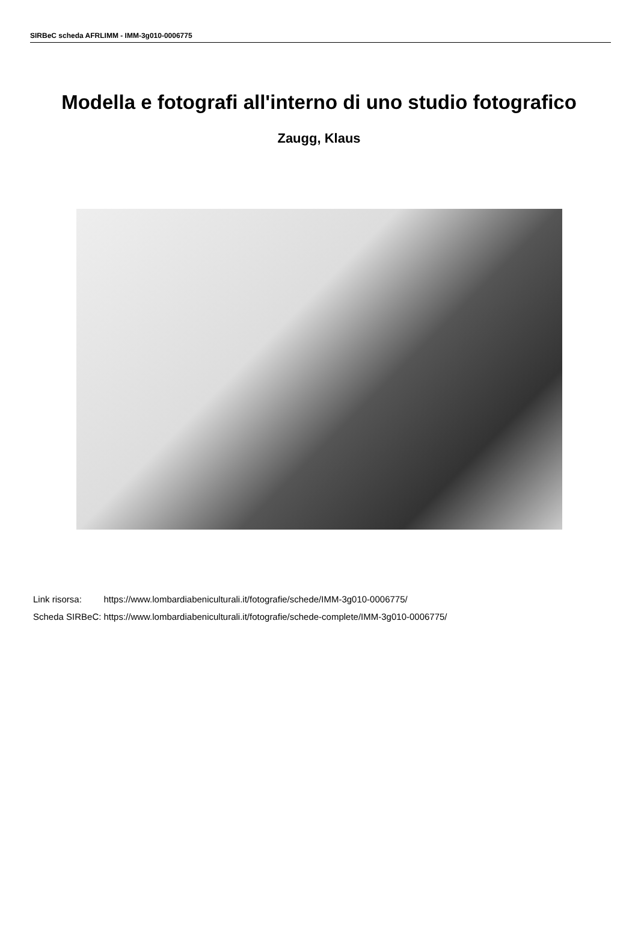SIRBeC scheda AFRLIMM - IMM-3g010-0006775
Modella e fotografi all'interno di uno studio fotografico
Zaugg, Klaus
| Link risorsa: | https://www.lombardiabeniculturali.it/fotografie/schede/IMM-3g010-0006775/ |
| Scheda SIRBeC: | https://www.lombardiabeniculturali.it/fotografie/schede-complete/IMM-3g010-0006775/ |